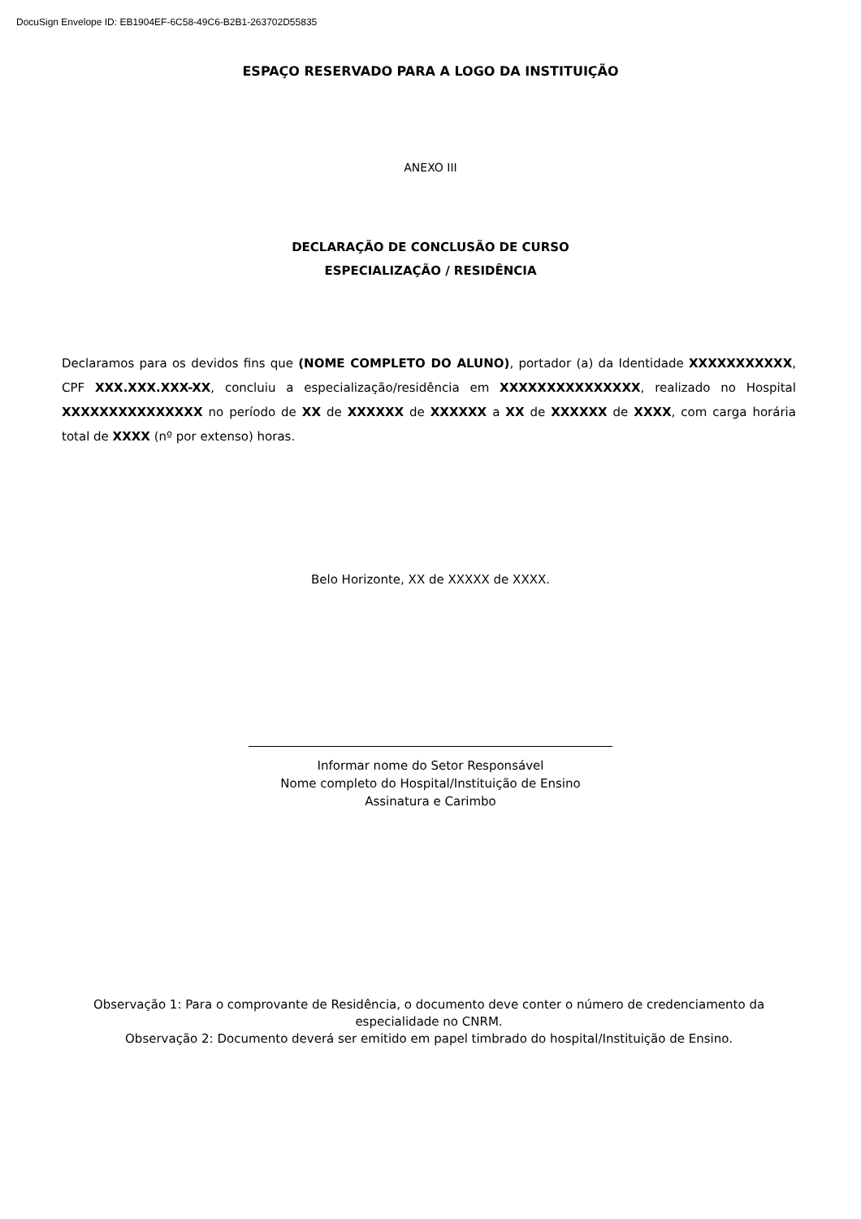DocuSign Envelope ID: EB1904EF-6C58-49C6-B2B1-263702D55835
ESPAÇO RESERVADO PARA A LOGO DA INSTITUIÇÃO
ANEXO III
DECLARAÇÃO DE CONCLUSÃO DE CURSO
ESPECIALIZAÇÃO / RESIDÊNCIA
Declaramos para os devidos fins que (NOME COMPLETO DO ALUNO), portador (a) da Identidade XXXXXXXXXXX, CPF XXX.XXX.XXX-XX, concluiu a especialização/residência em XXXXXXXXXXXXXXX, realizado no Hospital XXXXXXXXXXXXXXX no período de XX de XXXXXX de XXXXXX a XX de XXXXXX de XXXX, com carga horária total de XXXX (nº por extenso) horas.
Belo Horizonte, XX de XXXXX de XXXX.
Informar nome do Setor Responsável
Nome completo do Hospital/Instituição de Ensino
Assinatura e Carimbo
Observação 1: Para o comprovante de Residência, o documento deve conter o número de credenciamento da especialidade no CNRM.
Observação 2: Documento deverá ser emitido em papel timbrado do hospital/Instituição de Ensino.